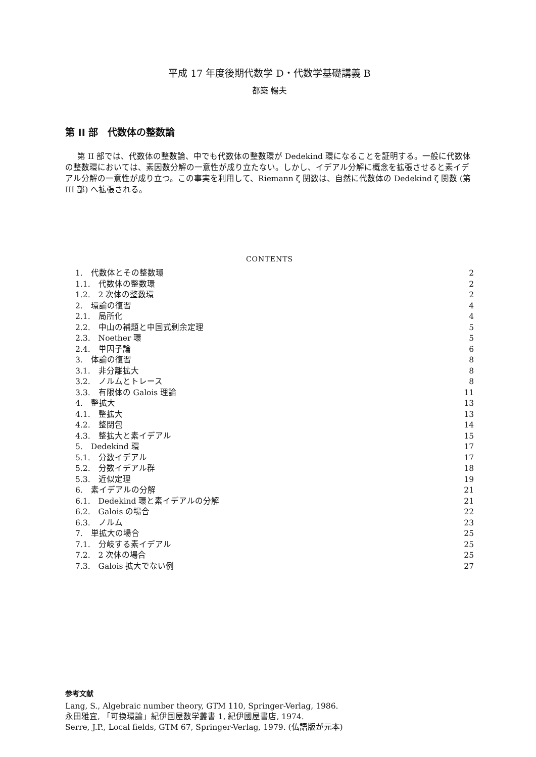平成 17 年度後期代数学 D・代数学基礎講義 B
都築 暢夫
第 II 部　代数体の整数論
第 II 部では、代数体の整数論、中でも代数体の整数環が Dedekind 環になることを証明する。一般に代数体の整数環においては、素因数分解の一意性が成り立たない。しかし、イデアル分解に概念を拡張させると素イデアル分解の一意性が成り立つ。この事実を利用して、Riemann ζ 関数は、自然に代数体の Dedekind ζ 関数 (第 III 部) へ拡張される。
CONTENTS
1.　代数体とその整数環 2
1.1.　代数体の整数環 2
1.2.　2 次体の整数環 2
2.　環論の復習 4
2.1.　局所化 4
2.2.　中山の補題と中国式剰余定理 5
2.3.　Noether 環 5
2.4.　単因子論 6
3.　体論の復習 8
3.1.　非分離拡大 8
3.2.　ノルムとトレース 8
3.3.　有限体の Galois 理論 11
4.　整拡大 13
4.1.　整拡大 13
4.2.　整閉包 14
4.3.　整拡大と素イデアル 15
5.　Dedekind 環 17
5.1.　分数イデアル 17
5.2.　分数イデアル群 18
5.3.　近似定理 19
6.　素イデアルの分解 21
6.1.　Dedekind 環と素イデアルの分解 21
6.2.　Galois の場合 22
6.3.　ノルム 23
7.　単拡大の場合 25
7.1.　分岐する素イデアル 25
7.2.　2 次体の場合 25
7.3.　Galois 拡大でない例 27
参考文献
Lang, S., Algebraic number theory, GTM 110, Springer-Verlag, 1986.
永田雅宜, 「可換環論」紀伊国屋数学叢書 1, 紀伊國屋書店, 1974.
Serre, J.P., Local fields, GTM 67, Springer-Verlag, 1979. (仏語版が元本)